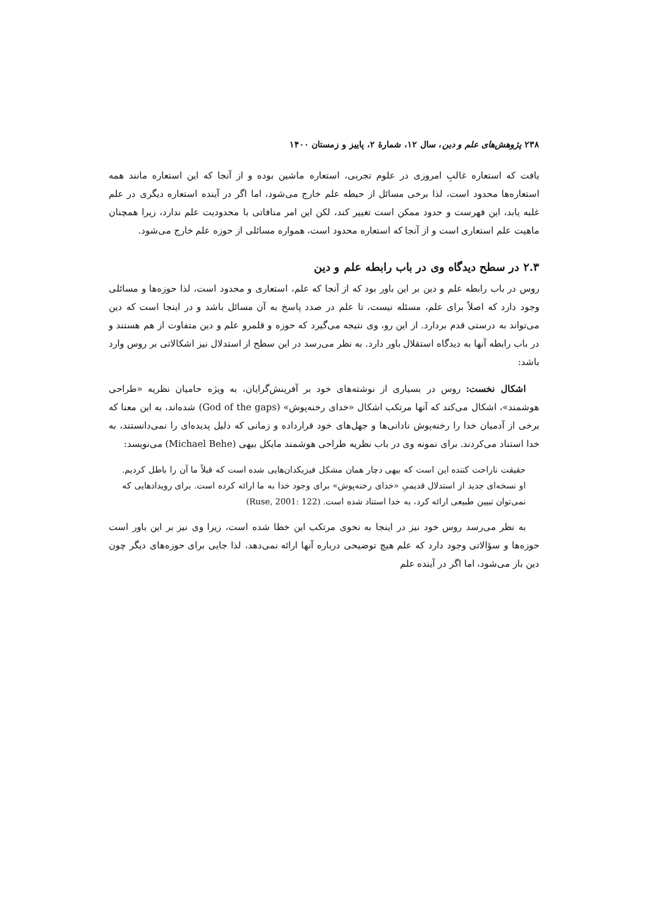۲۳۸ پژوهش‌های علم و دین، سال ۱۲، شمارهٔ ۲، پاییز و زمستان ۱۴۰۰
یافت که استعاره غالبِ امروزی در علوم تجربی، استعاره ماشین بوده و از آنجا که این استعاره مانند همه استعاره‌ها محدود است، لذا برخی مسائل از حیطه علم خارج می‌شود، اما اگر در آینده استعاره دیگری در علم غلبه یابد، این فهرست و حدود ممکن است تغییر کند، لکن این امر منافاتی با محدودیت علم ندارد، زیرا همچنان ماهیت علم استعاری است و از آنجا که استعاره محدود است، همواره مسائلی از حوزه علم خارج می‌شود.
۲.۳ در سطح دیدگاه وی در باب رابطه علم و دین
روس در باب رابطه علم و دین بر این باور بود که از آنجا که علم، استعاری و محدود است، لذا حوزه‌ها و مسائلی وجود دارد که اصلاً برای علم، مسئله نیست، تا علم در صدد پاسخ به آن مسائل باشد و در اینجا است که دین می‌تواند به درستی قدم بردارد. از این رو، وی نتیجه می‌گیرد که حوزه و قلمرو علم و دین متفاوت از هم هستند و در باب رابطه آنها به دیدگاه استقلال باور دارد. به نظر می‌رسد در این سطح از استدلال نیز اشکالاتی بر روس وارد باشد:
اشکال نخست: روس در بسیاری از نوشته‌های خود بر آفرینش‌گرایان، به ویژه حامیان نظریه «طراحی هوشمند»، اشکال می‌کند که آنها مرتکب اشکال «خدای رخنه‌پوش» (God of the gaps) شده‌اند، به این معنا که برخی از آدمیان خدا را رخنه‌پوش نادانی‌ها و جهل‌های خود قرارداده و زمانی که دلیل پدیده‌ای را نمی‌دانستند، به خدا استناد می‌کردند. برای نمونه وی در باب نظریه طراحی هوشمند مایکل بیهی (Michael Behe) می‌نویسد:
حقیقت ناراحت کننده این است که بیهی دچار همان مشکل فیزیکدان‌هایی شده است که قبلاً ما آن را باطل کردیم. او نسخه‌ای جدید از استدلال قدیمیِ «خدای رخنه‌پوش» برای وجود خدا به ما ارائه کرده است. برای رویدادهایی که نمی‌توان تبیین طبیعی ارائه کرد، به خدا استناد شده است. (Ruse, 2001: 122)
به نظر می‌رسد روس خود نیز در اینجا به نحوی مرتکب این خطا شده است، زیرا وی نیز بر این باور است حوزه‌ها و سؤالاتی وجود دارد که علم هیچ توضیحی درباره آنها ارائه نمی‌دهد، لذا جایی برای حوزه‌های دیگر چون دین باز می‌شود، اما اگر در آینده علم